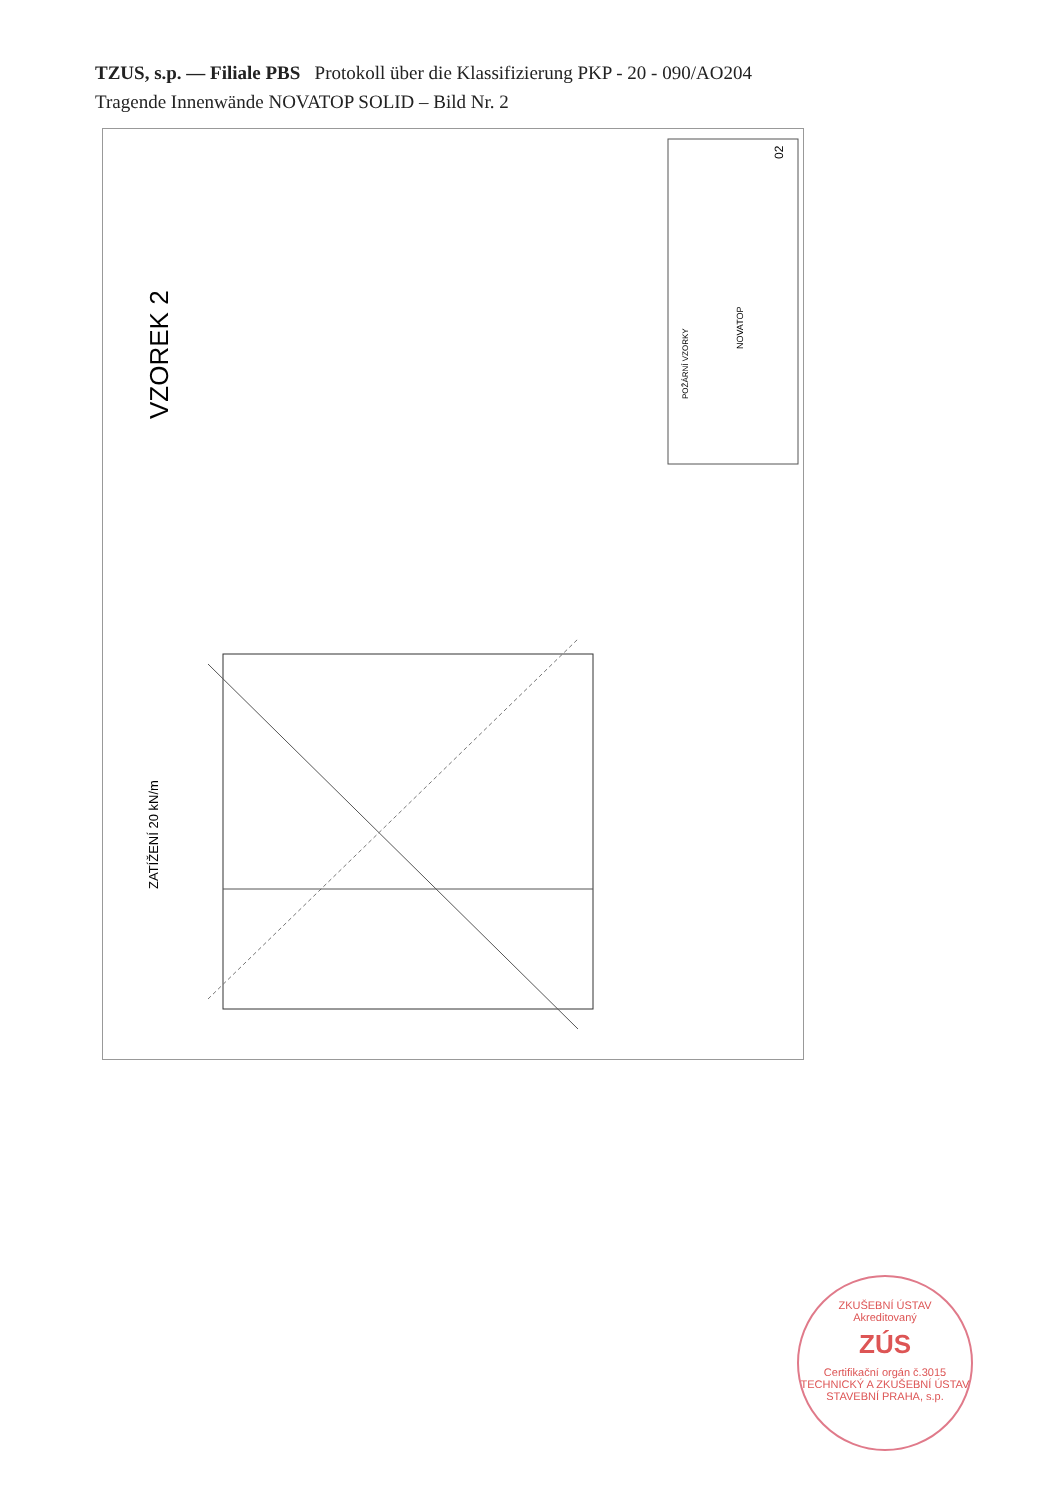TZUS, s.p. — Filiale PBS Protokoll über die Klassifizierung PKP - 20 - 090/AO204
Tragende Innenwände NOVATOP SOLID – Bild Nr. 2
VZOREK 2
ZATÍŽENÍ 20 kN/m
02
NOVATOP
POŽÁRNÍ VZORKY
ZKUŠEBNÍ ÚSTAV
Akreditovaný
ZÚS
Certifikační orgán č.3015
TECHNICKÝ A ZKUŠEBNÍ ÚSTAV STAVEBNÍ PRAHA, s.p.